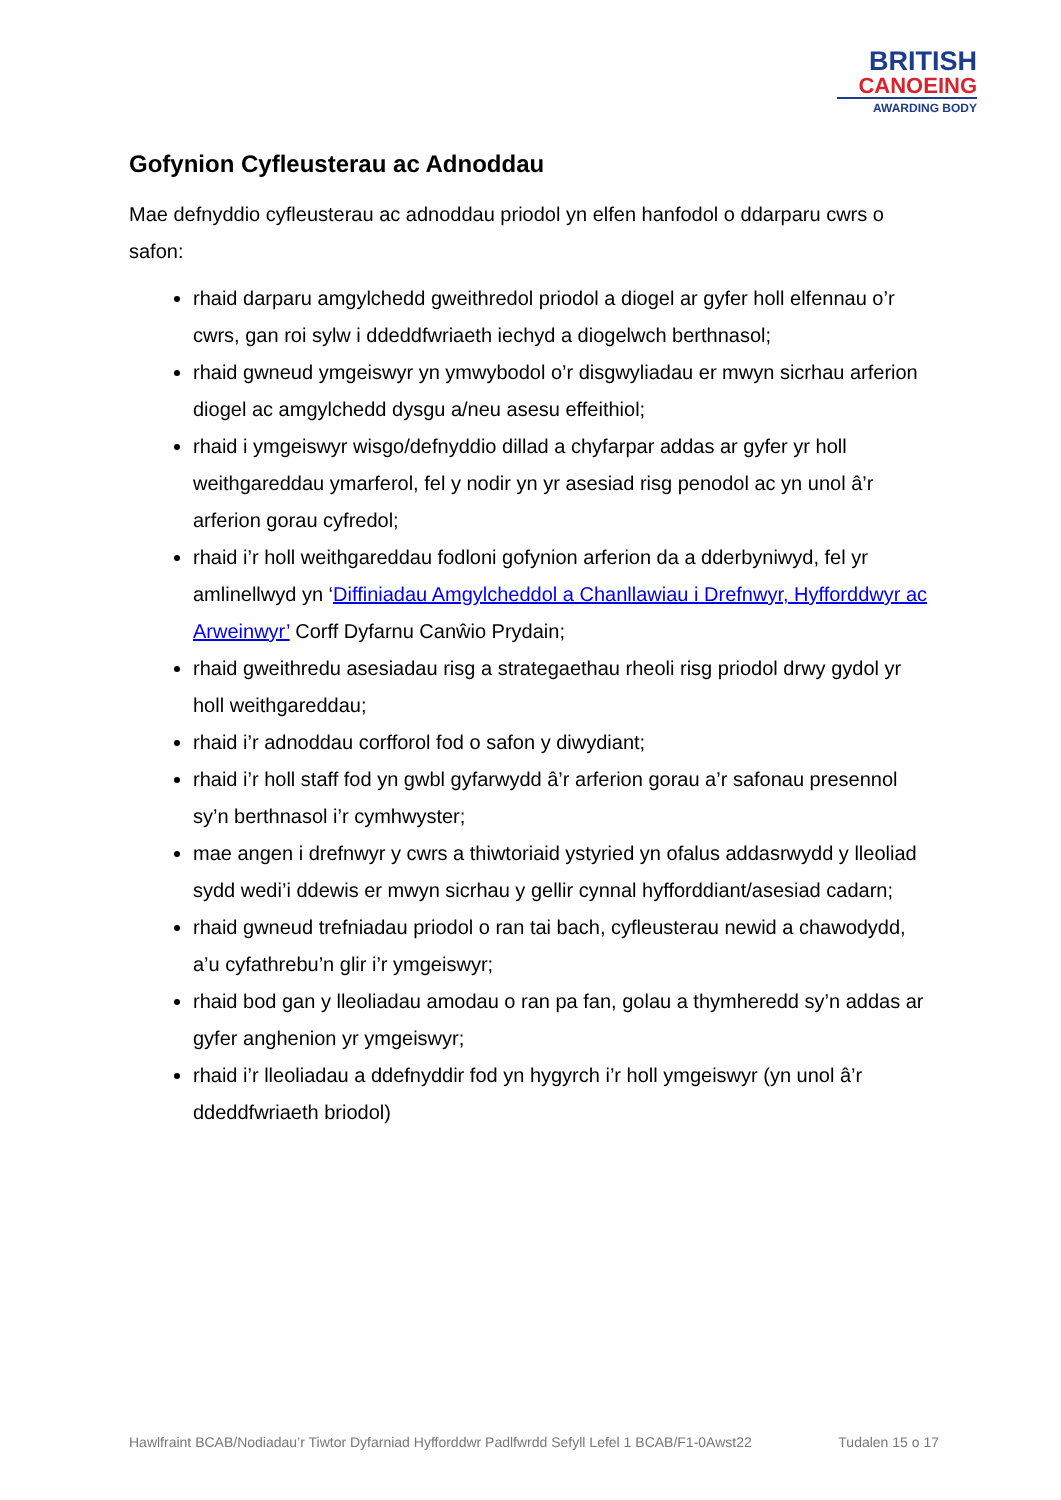BRITISH
CANOEING
AWARDING BODY
Gofynion Cyfleusterau ac Adnoddau
Mae defnyddio cyfleusterau ac adnoddau priodol yn elfen hanfodol o ddarparu cwrs o safon:
rhaid darparu amgylchedd gweithredol priodol a diogel ar gyfer holl elfennau o’r cwrs, gan roi sylw i ddeddfwriaeth iechyd a diogelwch berthnasol;
rhaid gwneud ymgeiswyr yn ymwybodol o’r disgwyliadau er mwyn sicrhau arferion diogel ac amgylchedd dysgu a/neu asesu effeithiol;
rhaid i ymgeiswyr wisgo/defnyddio dillad a chyfarpar addas ar gyfer yr holl weithgareddau ymarferol, fel y nodir yn yr asesiad risg penodol ac yn unol â’r arferion gorau cyfredol;
rhaid i’r holl weithgareddau fodloni gofynion arferion da a dderbyniwyd, fel yr amlinellwyd yn ‘Diffiniadau Amgylcheddol a Chanllawiau i Drefnwyr, Hyfforddwyr ac Arweinwyr’ Corff Dyfarnu Canŵio Prydain;
rhaid gweithredu asesiadau risg a strategaethau rheoli risg priodol drwy gydol yr holl weithgareddau;
rhaid i’r adnoddau corfforol fod o safon y diwydiant;
rhaid i’r holl staff fod yn gwbl gyfarwydd â’r arferion gorau a’r safonau presennol sy’n berthnasol i’r cymhwyster;
mae angen i drefnwyr y cwrs a thiwtoriaid ystyried yn ofalus addasrwydd y lleoliad sydd wedi’i ddewis er mwyn sicrhau y gellir cynnal hyfforddiant/asesiad cadarn;
rhaid gwneud trefniadau priodol o ran tai bach, cyfleusterau newid a chawodydd, a’u cyfathrebu’n glir i’r ymgeiswyr;
rhaid bod gan y lleoliadau amodau o ran pa fan, golau a thymheredd sy’n addas ar gyfer anghenion yr ymgeiswyr;
rhaid i’r lleoliadau a ddefnyddir fod yn hygyrch i’r holl ymgeiswyr (yn unol â’r ddeddfwriaeth briodol)
Hawlfraint BCAB/Nodiadau’r Tiwtor Dyfarniad Hyfforddwr Padlfwrdd Sefyll Lefel 1 BCAB/F1-0Awst22 Tudalen 15 o 17